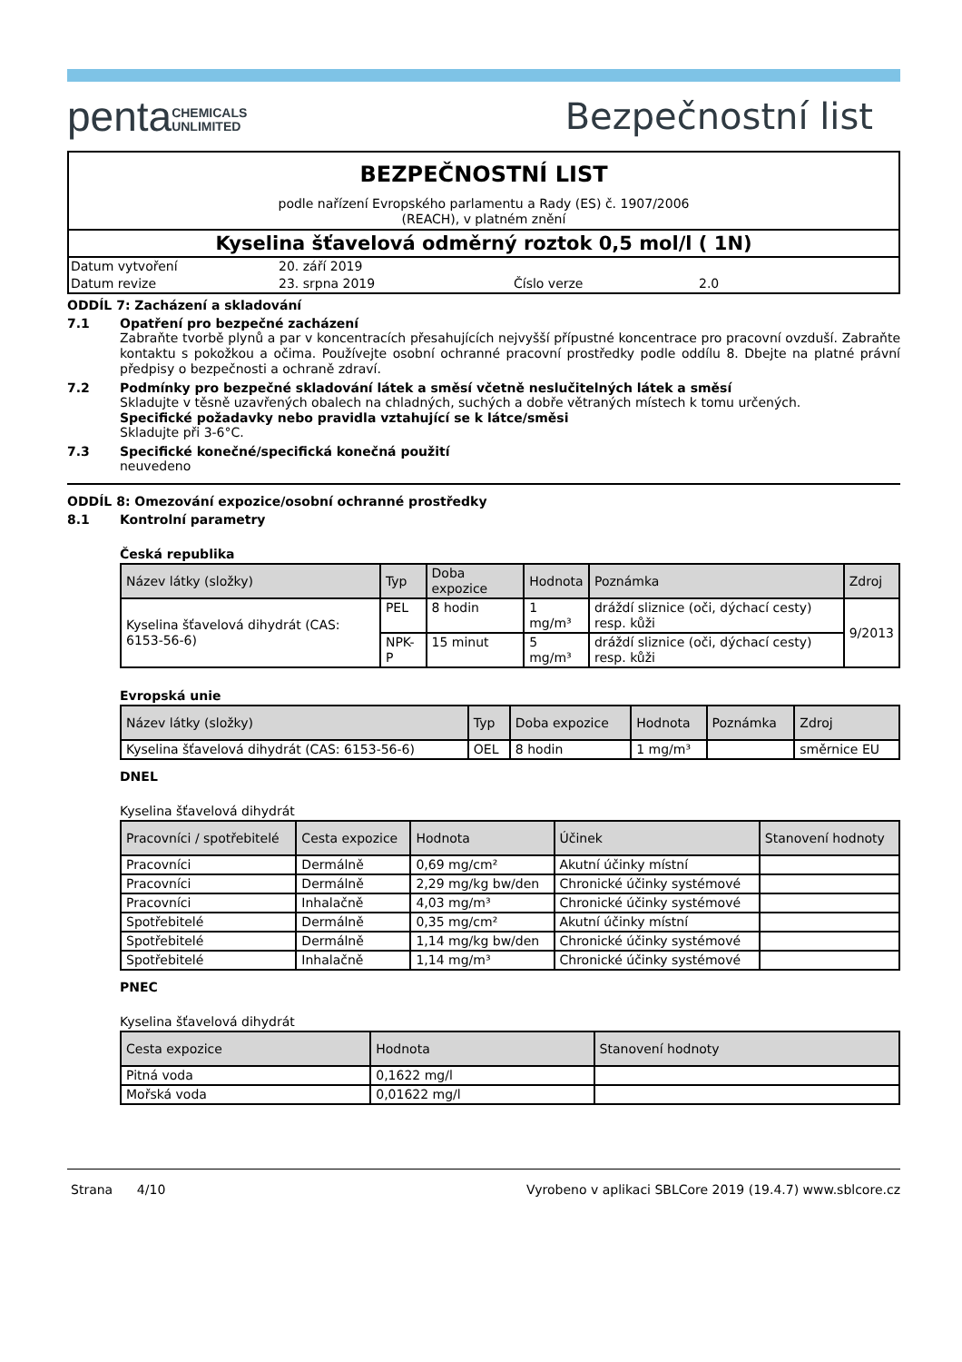pentaCHEMICALS
UNLIMITED
Bezpečnostní list
BEZPEČNOSTNÍ LIST
podle nařízení Evropského parlamentu a Rady (ES) č. 1907/2006
(REACH), v platném znění
Kyselina šťavelová odměrný roztok 0,5 mol/l ( 1N)
| Datum vytvoření | 20. září 2019 | | |
| Datum revize | 23. srpna 2019 | Číslo verze | 2.0 |
ODDÍL 7: Zacházení a skladování
7.1 Opatření pro bezpečné zacházení
Zabraňte tvorbě plynů a par v koncentracích přesahujících nejvyšší přípustné koncentrace pro pracovní ovzduší. Zabraňte kontaktu s pokožkou a očima. Používejte osobní ochranné pracovní prostředky podle oddílu 8. Dbejte na platné právní předpisy o bezpečnosti a ochraně zdraví.
7.2 Podmínky pro bezpečné skladování látek a směsí včetně neslučitelných látek a směsí
Skladujte v těsně uzavřených obalech na chladných, suchých a dobře větraných místech k tomu určených.
Specifické požadavky nebo pravidla vztahující se k látce/směsi
Skladujte při 3-6°C.
7.3 Specifické konečné/specifická konečná použití
neuvedeno
ODDÍL 8: Omezování expozice/osobní ochranné prostředky
8.1 Kontrolní parametry
Česká republika
| Název látky (složky) | Typ | Doba expozice | Hodnota | Poznámka | Zdroj |
| --- | --- | --- | --- | --- | --- |
| Kyselina šťavelová dihydrát (CAS: 6153-56-6) | PEL | 8 hodin | 1 mg/m³ | dráždí sliznice (oči, dýchací cesty) resp. kůži | 9/2013 |
| | NPK-P | 15 minut | 5 mg/m³ | dráždí sliznice (oči, dýchací cesty) resp. kůži | |
Evropská unie
| Název látky (složky) | Typ | Doba expozice | Hodnota | Poznámka | Zdroj |
| --- | --- | --- | --- | --- | --- |
| Kyselina šťavelová dihydrát (CAS: 6153-56-6) | OEL | 8 hodin | 1 mg/m³ | | směrnice EU |
DNEL
Kyselina šťavelová dihydrát
| Pracovníci / spotřebitelé | Cesta expozice | Hodnota | Účinek | Stanovení hodnoty |
| --- | --- | --- | --- | --- |
| Pracovníci | Dermálně | 0,69 mg/cm² | Akutní účinky místní | |
| Pracovníci | Dermálně | 2,29 mg/kg bw/den | Chronické účinky systémové | |
| Pracovníci | Inhalačně | 4,03 mg/m³ | Chronické účinky systémové | |
| Spotřebitelé | Dermálně | 0,35 mg/cm² | Akutní účinky místní | |
| Spotřebitelé | Dermálně | 1,14 mg/kg bw/den | Chronické účinky systémové | |
| Spotřebitelé | Inhalačně | 1,14 mg/m³ | Chronické účinky systémové | |
PNEC
Kyselina šťavelová dihydrát
| Cesta expozice | Hodnota | Stanovení hodnoty |
| --- | --- | --- |
| Pitná voda | 0,1622 mg/l | |
| Mořská voda | 0,01622 mg/l | |
Strana 4/10 Vyrobeno v aplikaci SBLCore 2019 (19.4.7) www.sblcore.cz